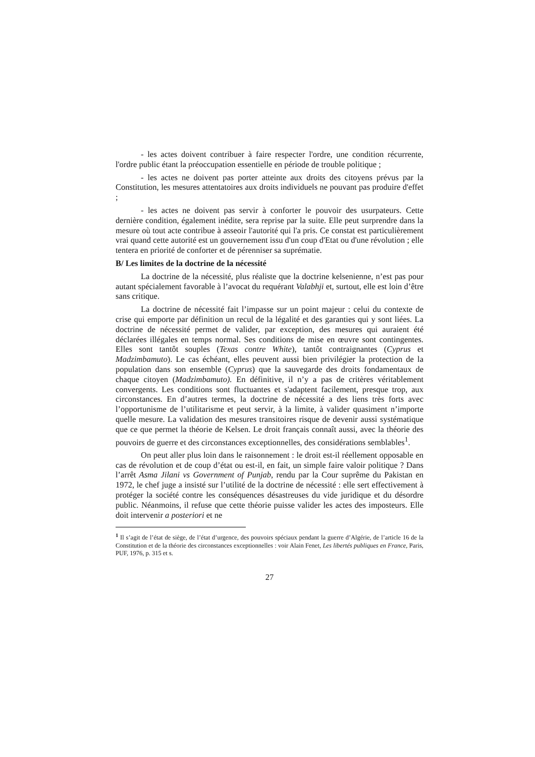- les actes doivent contribuer à faire respecter l'ordre, une condition récurrente, l'ordre public étant la préoccupation essentielle en période de trouble politique ;
- les actes ne doivent pas porter atteinte aux droits des citoyens prévus par la Constitution, les mesures attentatoires aux droits individuels ne pouvant pas produire d'effet ;
- les actes ne doivent pas servir à conforter le pouvoir des usurpateurs. Cette dernière condition, également inédite, sera reprise par la suite. Elle peut surprendre dans la mesure où tout acte contribue à asseoir l'autorité qui l'a pris. Ce constat est particulièrement vrai quand cette autorité est un gouvernement issu d'un coup d'Etat ou d'une révolution ; elle tentera en priorité de conforter et de pérenniser sa suprématie.
B/ Les limites de la doctrine de la nécessité
La doctrine de la nécessité, plus réaliste que la doctrine kelsenienne, n’est pas pour autant spécialement favorable à l’avocat du requérant Valabhji et, surtout, elle est loin d’être sans critique.
La doctrine de nécessité fait l’impasse sur un point majeur : celui du contexte de crise qui emporte par définition un recul de la légalité et des garanties qui y sont liées. La doctrine de nécessité permet de valider, par exception, des mesures qui auraient été déclarées illégales en temps normal. Ses conditions de mise en œuvre sont contingentes. Elles sont tantôt souples (Texas contre White), tantôt contraignantes (Cyprus et Madzimbamuto). Le cas échéant, elles peuvent aussi bien privilégier la protection de la population dans son ensemble (Cyprus) que la sauvegarde des droits fondamentaux de chaque citoyen (Madzimbamuto). En définitive, il n’y a pas de critères véritablement convergents. Les conditions sont fluctuantes et s'adaptent facilement, presque trop, aux circonstances. En d’autres termes, la doctrine de nécessité a des liens très forts avec l’opportunisme de l’utilitarisme et peut servir, à la limite, à valider quasiment n’importe quelle mesure. La validation des mesures transitoires risque de devenir aussi systématique que ce que permet la théorie de Kelsen. Le droit français connaît aussi, avec la théorie des pouvoirs de guerre et des circonstances exceptionnelles, des considérations semblables<sup>1</sup>.
On peut aller plus loin dans le raisonnement : le droit est-il réellement opposable en cas de révolution et de coup d’état ou est-il, en fait, un simple faire valoir politique ? Dans l’arrêt Asma Jilani vs Government of Punjab, rendu par la Cour suprême du Pakistan en 1972, le chef juge a insisté sur l’utilité de la doctrine de nécessité : elle sert effectivement à protéger la société contre les conséquences désastreuses du vide juridique et du désordre public. Néanmoins, il refuse que cette théorie puisse valider les actes des imposteurs. Elle doit intervenir a posteriori et ne
<sup>1</sup> Il s’agit de l’état de siège, de l’état d’urgence, des pouvoirs spéciaux pendant la guerre d’Algérie, de l’article 16 de la Constitution et de la théorie des circonstances exceptionnelles : voir Alain Fenet, Les libertés publiques en France, Paris, PUF, 1976, p. 315 et s.
27